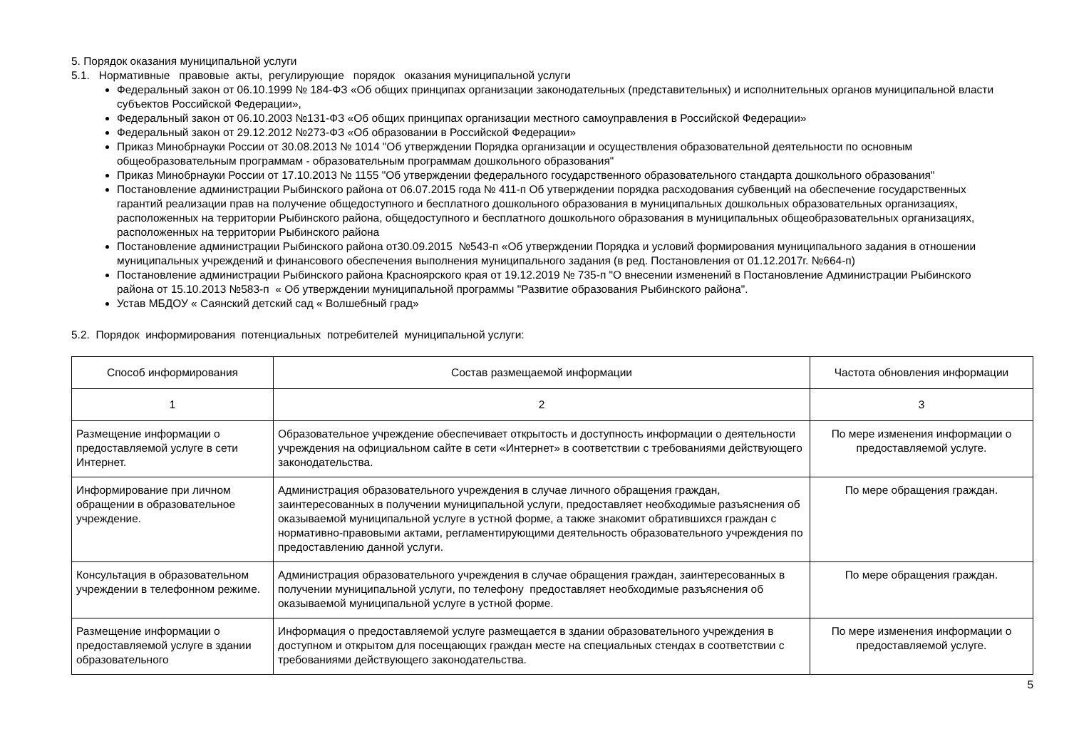5. Порядок оказания муниципальной услуги
5.1. Нормативные правовые акты, регулирующие порядок оказания муниципальной услуги
Федеральный закон от 06.10.1999 № 184-ФЗ «Об общих принципах организации законодательных (представительных) и исполнительных органов муниципальной власти субъектов Российской Федерации»,
Федеральный закон от 06.10.2003 №131-ФЗ «Об общих принципах организации местного самоуправления в Российской Федерации»
Федеральный закон от 29.12.2012 №273-ФЗ «Об образовании в Российской Федерации»
Приказ Минобрнауки России от 30.08.2013 № 1014 "Об утверждении Порядка организации и осуществления образовательной деятельности по основным общеобразовательным программам - образовательным программам дошкольного образования"
Приказ Минобрнауки России от 17.10.2013 № 1155 "Об утверждении федерального государственного образовательного стандарта дошкольного образования"
Постановление администрации Рыбинского района от 06.07.2015 года № 411-п Об утверждении порядка расходования субвенций на обеспечение государственных гарантий реализации прав на получение общедоступного и бесплатного дошкольного образования в муниципальных дошкольных образовательных организациях, расположенных на территории Рыбинского района, общедоступного и бесплатного дошкольного образования в муниципальных общеобразовательных организациях, расположенных на территории Рыбинского района
Постановление администрации Рыбинского района от30.09.2015 №543-п «Об утверждении Порядка и условий формирования муниципального задания в отношении муниципальных учреждений и финансового обеспечения выполнения муниципального задания (в ред. Постановления от 01.12.2017г. №664-п)
Постановление администрации Рыбинского района Красноярского края от 19.12.2019 № 735-п "О внесении изменений в Постановление Администрации Рыбинского района от 15.10.2013 №583-п « Об утверждении муниципальной программы "Развитие образования Рыбинского района".
Устав МБДОУ « Саянский детский сад « Волшебный град»
5.2. Порядок информирования потенциальных потребителей муниципальной услуги:
| Способ информирования | Состав размещаемой информации | Частота обновления информации |
| --- | --- | --- |
| 1 | 2 | 3 |
| Размещение информации о предоставляемой услуге в сети Интернет. | Образовательное учреждение обеспечивает открытость и доступность информации о деятельности учреждения на официальном сайте в сети «Интернет» в соответствии с требованиями действующего законодательства. | По мере изменения информации о предоставляемой услуге. |
| Информирование при личном обращении в образовательное учреждение. | Администрация образовательного учреждения в случае личного обращения граждан, заинтересованных в получении муниципальной услуги, предоставляет необходимые разъяснения об оказываемой муниципальной услуге в устной форме, а также знакомит обратившихся граждан с нормативно-правовыми актами, регламентирующими деятельность образовательного учреждения по предоставлению данной услуги. | По мере обращения граждан. |
| Консультация в образовательном учреждении в телефонном режиме. | Администрация образовательного учреждения в случае обращения граждан, заинтересованных в получении муниципальной услуги, по телефону предоставляет необходимые разъяснения об оказываемой муниципальной услуге в устной форме. | По мере обращения граждан. |
| Размещение информации о предоставляемой услуге в здании образовательного | Информация о предоставляемой услуге размещается в здании образовательного учреждения в доступном и открытом для посещающих граждан месте на специальных стендах в соответствии с требованиями действующего законодательства. | По мере изменения информации о предоставляемой услуге. |
5